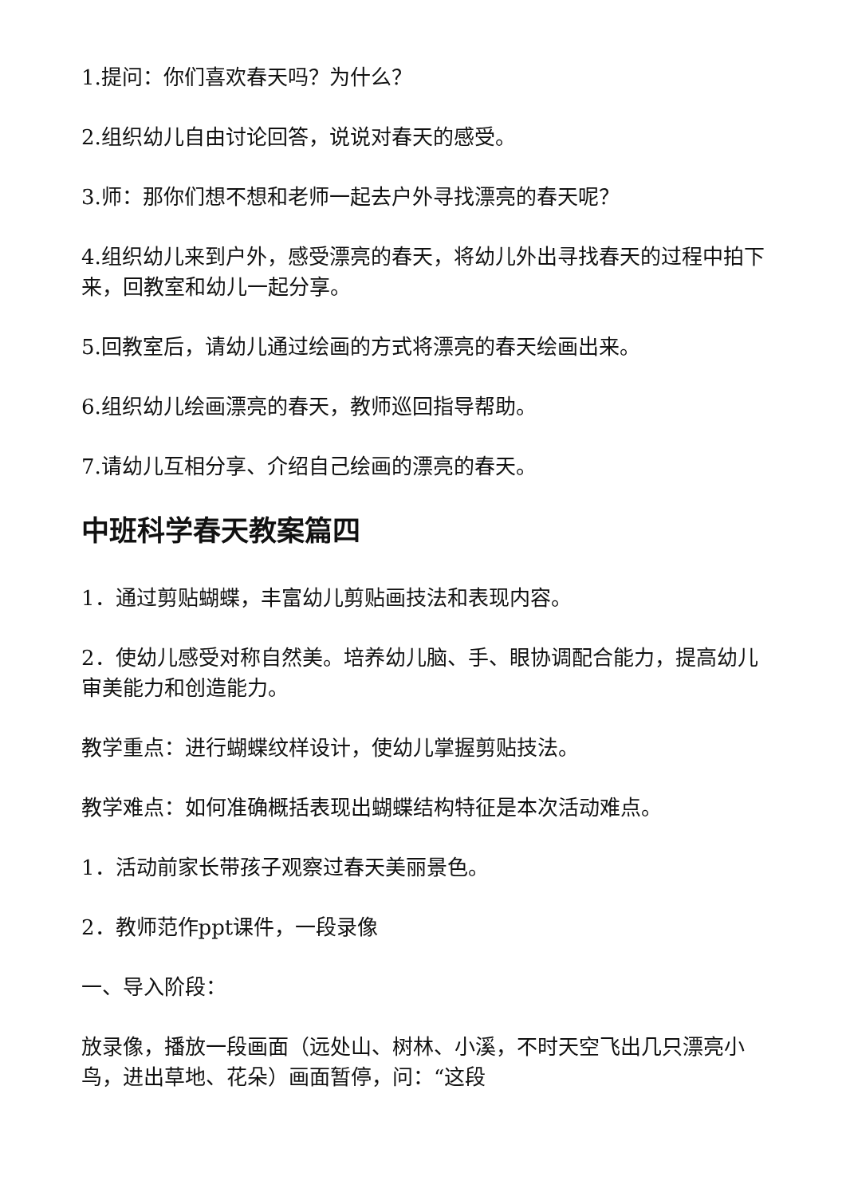1.提问：你们喜欢春天吗？为什么？
2.组织幼儿自由讨论回答，说说对春天的感受。
3.师：那你们想不想和老师一起去户外寻找漂亮的春天呢？
4.组织幼儿来到户外，感受漂亮的春天，将幼儿外出寻找春天的过程中拍下来，回教室和幼儿一起分享。
5.回教室后，请幼儿通过绘画的方式将漂亮的春天绘画出来。
6.组织幼儿绘画漂亮的春天，教师巡回指导帮助。
7.请幼儿互相分享、介绍自己绘画的漂亮的春天。
中班科学春天教案篇四
1．通过剪贴蝴蝶，丰富幼儿剪贴画技法和表现内容。
2．使幼儿感受对称自然美。培养幼儿脑、手、眼协调配合能力，提高幼儿审美能力和创造能力。
教学重点：进行蝴蝶纹样设计，使幼儿掌握剪贴技法。
教学难点：如何准确概括表现出蝴蝶结构特征是本次活动难点。
1．活动前家长带孩子观察过春天美丽景色。
2．教师范作ppt课件，一段录像
一、导入阶段：
放录像，播放一段画面（远处山、树林、小溪，不时天空飞出几只漂亮小鸟，进出草地、花朵）画面暂停，问：“这段